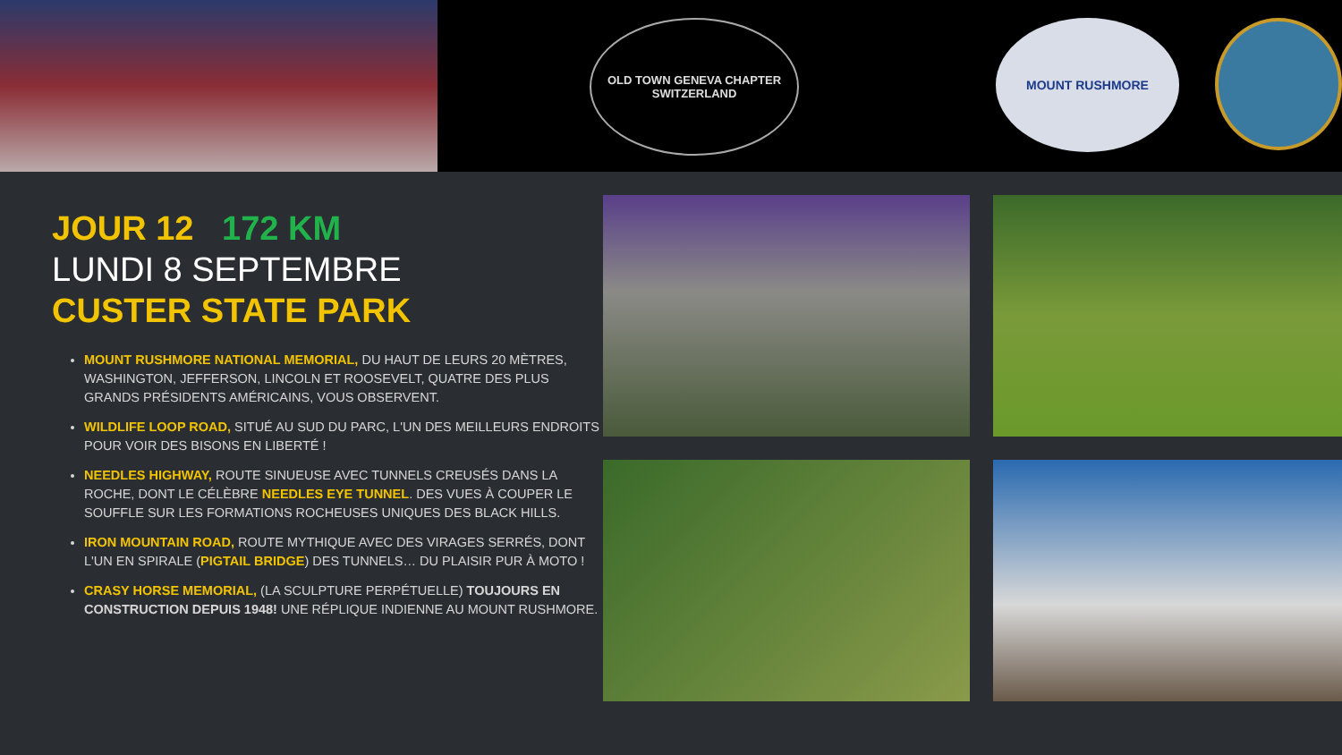OLD TOWN GENEVA CHAPTER
SWITZERLAND
MOUNT RUSHMORE
JOUR 12 172 KM
LUNDI 8 SEPTEMBRE
CUSTER STATE PARK
MOUNT RUSHMORE NATIONAL MEMORIAL, DU HAUT DE LEURS 20 MÈTRES, WASHINGTON, JEFFERSON, LINCOLN ET ROOSEVELT, QUATRE DES PLUS GRANDS PRÉSIDENTS AMÉRICAINS, VOUS OBSERVENT.
WILDLIFE LOOP ROAD, SITUÉ AU SUD DU PARC, L'UN DES MEILLEURS ENDROITS POUR VOIR DES BISONS EN LIBERTÉ !
NEEDLES HIGHWAY, ROUTE SINUEUSE AVEC TUNNELS CREUSÉS DANS LA ROCHE, DONT LE CÉLÈBRE NEEDLES EYE TUNNEL. DES VUES À COUPER LE SOUFFLE SUR LES FORMATIONS ROCHEUSES UNIQUES DES BLACK HILLS.
IRON MOUNTAIN ROAD, ROUTE MYTHIQUE AVEC DES VIRAGES SERRÉS, DONT L'UN EN SPIRALE (PIGTAIL BRIDGE) DES TUNNELS… DU PLAISIR PUR À MOTO !
CRASY HORSE MEMORIAL, (LA SCULPTURE PERPÉTUELLE) TOUJOURS EN CONSTRUCTION DEPUIS 1948! UNE RÉPLIQUE INDIENNE AU MOUNT RUSHMORE.